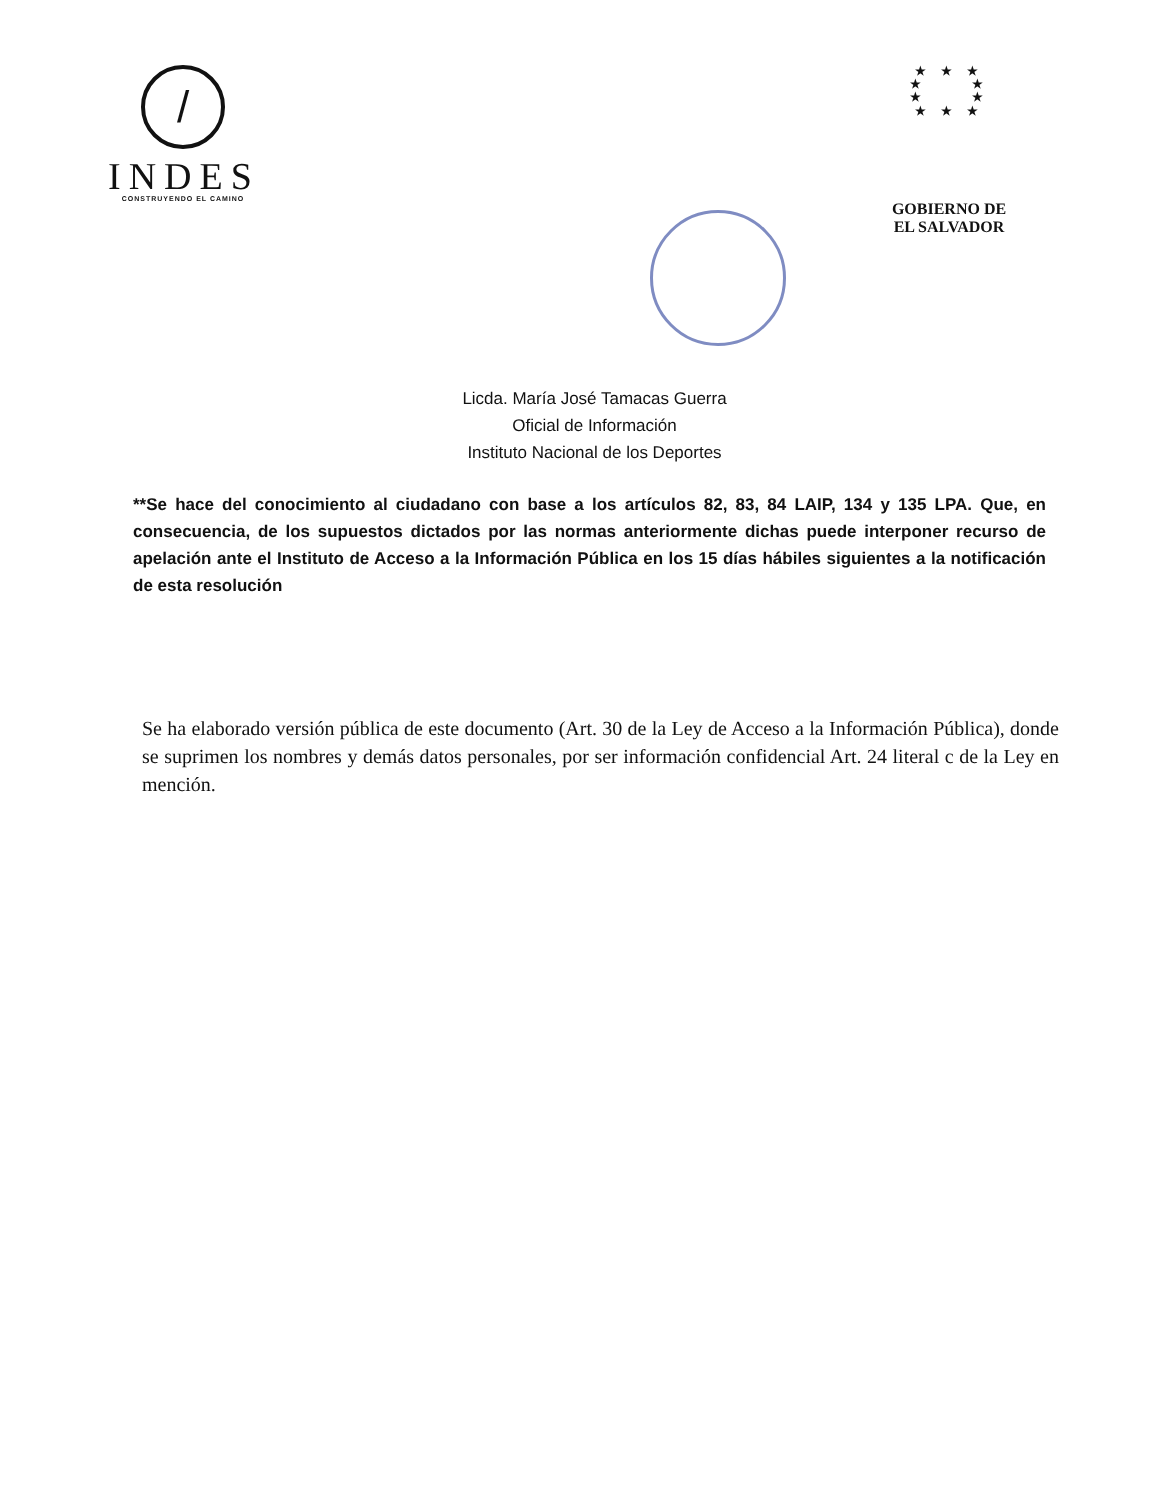/
INDES
CONSTRUYENDO EL CAMINO
★ ★ ★
★ ★
★ ★
★ ★ ★
GOBIERNO DE
EL SALVADOR
Licda. María José Tamacas Guerra
Oficial de Información
Instituto Nacional de los Deportes
**Se hace del conocimiento al ciudadano con base a los artículos 82, 83, 84 LAIP, 134 y 135 LPA. Que, en consecuencia, de los supuestos dictados por las normas anteriormente dichas puede interponer recurso de apelación ante el Instituto de Acceso a la Información Pública en los 15 días hábiles siguientes a la notificación de esta resolución
Se ha elaborado versión pública de este documento (Art. 30 de la Ley de Acceso a la Información Pública), donde se suprimen los nombres y demás datos personales, por ser información confidencial Art. 24 literal c de la Ley en mención.